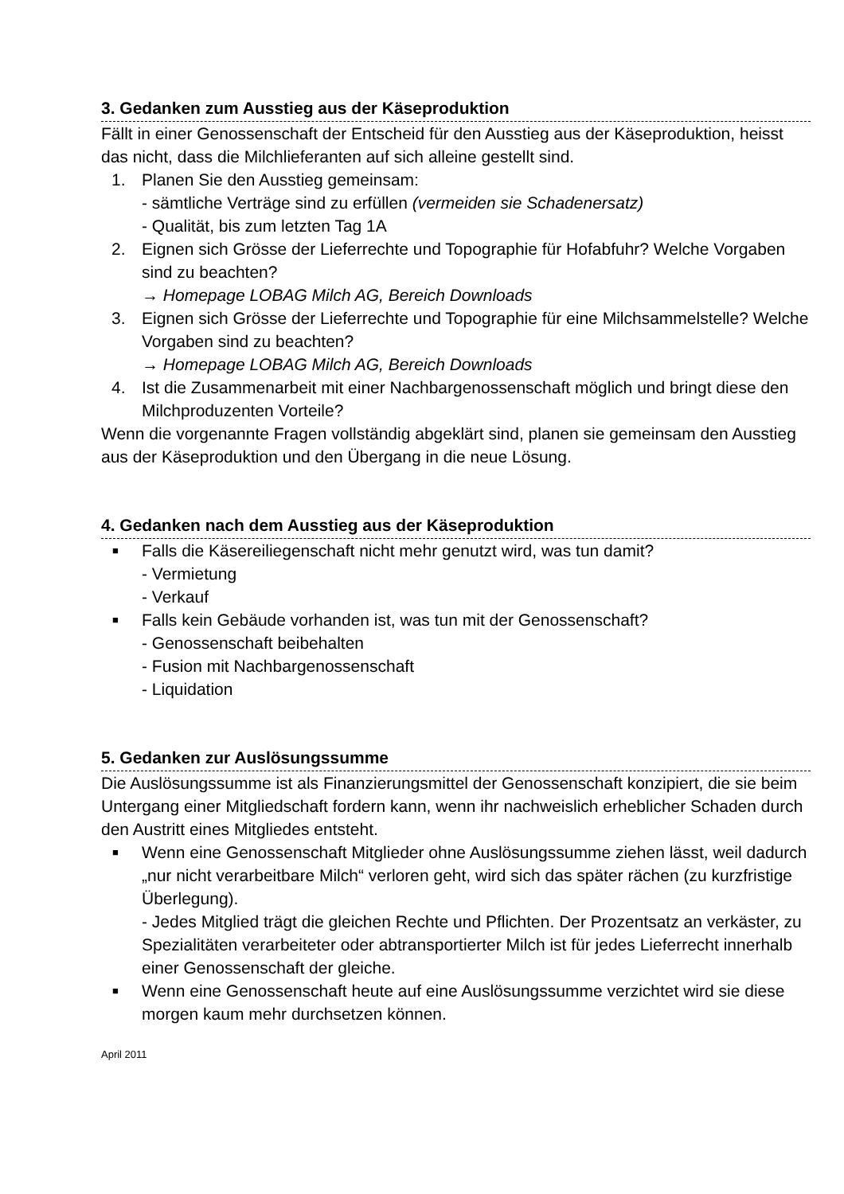3. Gedanken zum Ausstieg aus der Käseproduktion
Fällt in einer Genossenschaft der Entscheid für den Ausstieg aus der Käseproduktion, heisst das nicht, dass die Milchlieferanten auf sich alleine gestellt sind.
1. Planen Sie den Ausstieg gemeinsam:
- sämtliche Verträge sind zu erfüllen (vermeiden sie Schadenersatz)
- Qualität, bis zum letzten Tag 1A
2. Eignen sich Grösse der Lieferrechte und Topographie für Hofabfuhr? Welche Vorgaben sind zu beachten?
→ Homepage LOBAG Milch AG, Bereich Downloads
3. Eignen sich Grösse der Lieferrechte und Topographie für eine Milchsammelstelle? Welche Vorgaben sind zu beachten?
→ Homepage LOBAG Milch AG, Bereich Downloads
4. Ist die Zusammenarbeit mit einer Nachbargenossenschaft möglich und bringt diese den Milchproduzenten Vorteile?
Wenn die vorgenannte Fragen vollständig abgeklärt sind, planen sie gemeinsam den Ausstieg aus der Käseproduktion und den Übergang in die neue Lösung.
4. Gedanken nach dem Ausstieg aus der Käseproduktion
■
Falls die Käsereiliegenschaft nicht mehr genutzt wird, was tun damit?
- Vermietung
- Verkauf
■
Falls kein Gebäude vorhanden ist, was tun mit der Genossenschaft?
- Genossenschaft beibehalten
- Fusion mit Nachbargenossenschaft
- Liquidation
5. Gedanken zur Auslösungssumme
Die Auslösungssumme ist als Finanzierungsmittel der Genossenschaft konzipiert, die sie beim Untergang einer Mitgliedschaft fordern kann, wenn ihr nachweislich erheblicher Schaden durch den Austritt eines Mitgliedes entsteht.
■
Wenn eine Genossenschaft Mitglieder ohne Auslösungssumme ziehen lässt, weil dadurch „nur nicht verarbeitbare Milch“ verloren geht, wird sich das später rächen (zu kurzfristige Überlegung).
- Jedes Mitglied trägt die gleichen Rechte und Pflichten. Der Prozentsatz an verkäster, zu Spezialitäten verarbeiteter oder abtransportierter Milch ist für jedes Lieferrecht innerhalb einer Genossenschaft der gleiche.
■
Wenn eine Genossenschaft heute auf eine Auslösungssumme verzichtet wird sie diese morgen kaum mehr durchsetzen können.
April 2011